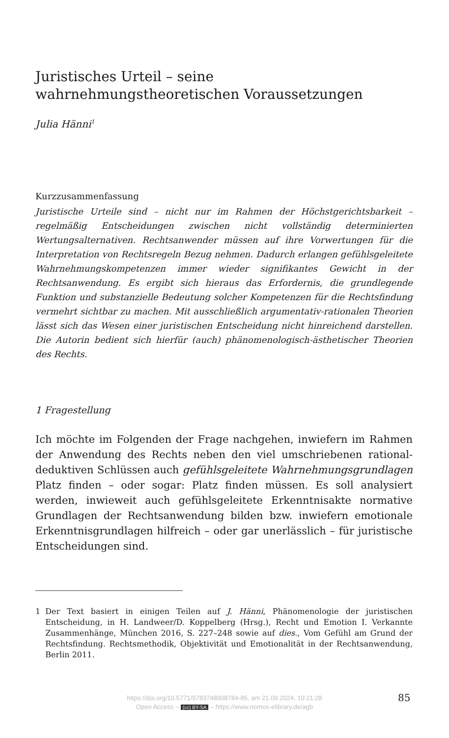Juristisches Urteil – seine wahrnehmungstheoretischen Voraussetzungen
Julia Hänni<sup>1</sup>
Kurzzusammenfassung
Juristische Urteile sind – nicht nur im Rahmen der Höchstgerichtsbarkeit – regelmäßig Entscheidungen zwischen nicht vollständig determinierten Wertungsalternativen. Rechtsanwender müssen auf ihre Vorwertungen für die Interpretation von Rechtsregeln Bezug nehmen. Dadurch erlangen gefühlsgeleitete Wahrnehmungskompetenzen immer wieder signifikantes Gewicht in der Rechtsanwendung. Es ergibt sich hieraus das Erfordernis, die grundlegende Funktion und substanzielle Bedeutung solcher Kompetenzen für die Rechtsfindung vermehrt sichtbar zu machen. Mit ausschließlich argumentativ-rationalen Theorien lässt sich das Wesen einer juristischen Entscheidung nicht hinreichend darstellen. Die Autorin bedient sich hierfür (auch) phänomenologisch-ästhetischer Theorien des Rechts.
1 Fragestellung
Ich möchte im Folgenden der Frage nachgehen, inwiefern im Rahmen der Anwendung des Rechts neben den viel umschriebenen rational-deduktiven Schlüssen auch gefühlsgeleitete Wahrnehmungsgrundlagen Platz finden – oder sogar: Platz finden müssen. Es soll analysiert werden, inwieweit auch gefühlsgeleitete Erkenntnisakte normative Grundlagen der Rechtsanwendung bilden bzw. inwiefern emotionale Erkenntnisgrundlagen hilfreich – oder gar unerlässlich – für juristische Entscheidungen sind.
1 Der Text basiert in einigen Teilen auf J. Hänni, Phänomenologie der juristischen Entscheidung, in H. Landweer/D. Koppelberg (Hrsg.), Recht und Emotion I. Verkannte Zusammenhänge, München 2016, S. 227–248 sowie auf dies., Vom Gefühl am Grund der Rechtsfindung. Rechtsmethodik, Objektivität und Emotionalität in der Rechtsanwendung, Berlin 2011.
https://doi.org/10.5771/9783748908784-85, am 21.09.2024, 10:21:28
Open Access – (cc) BY-SA – https://www.nomos-elibrary.de/agb
85